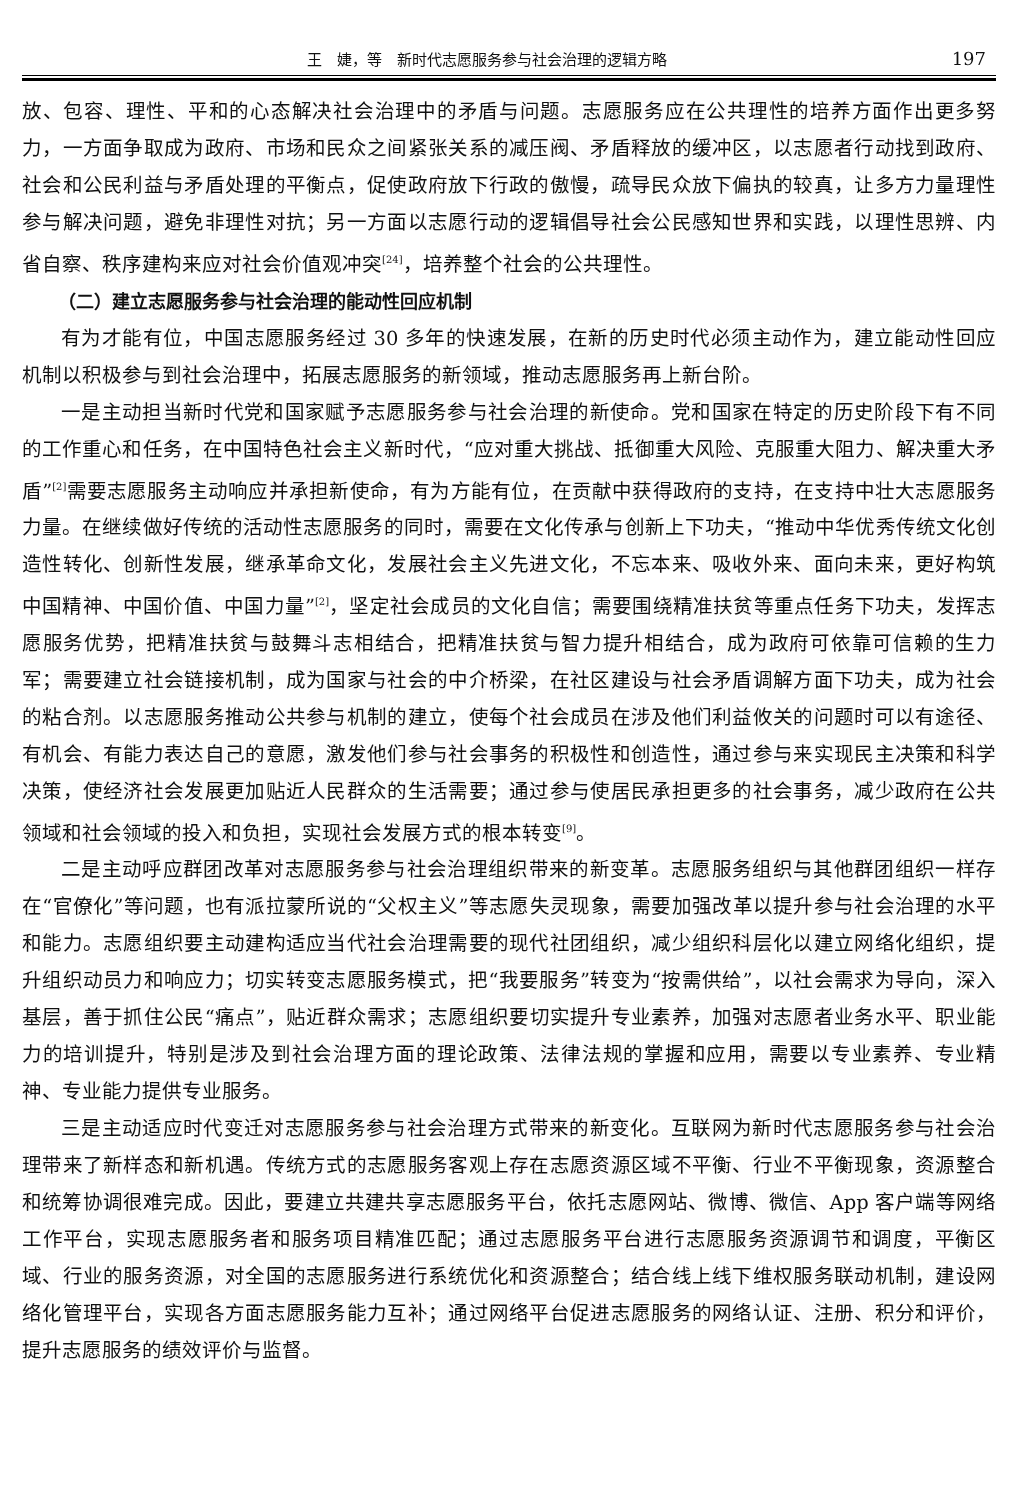王　婕，等　新时代志愿服务参与社会治理的逻辑方略 197
放、包容、理性、平和的心态解决社会治理中的矛盾与问题。志愿服务应在公共理性的培养方面作出更多努力，一方面争取成为政府、市场和民众之间紧张关系的减压阀、矛盾释放的缓冲区，以志愿者行动找到政府、社会和公民利益与矛盾处理的平衡点，促使政府放下行政的傲慢，疏导民众放下偏执的较真，让多方力量理性参与解决问题，避免非理性对抗；另一方面以志愿行动的逻辑倡导社会公民感知世界和实践，以理性思辨、内省自察、秩序建构来应对社会价值观冲突<sup>[24]</sup>，培养整个社会的公共理性。
（二）建立志愿服务参与社会治理的能动性回应机制
有为才能有位，中国志愿服务经过 30 多年的快速发展，在新的历史时代必须主动作为，建立能动性回应机制以积极参与到社会治理中，拓展志愿服务的新领域，推动志愿服务再上新台阶。
一是主动担当新时代党和国家赋予志愿服务参与社会治理的新使命。党和国家在特定的历史阶段下有不同的工作重心和任务，在中国特色社会主义新时代，“应对重大挑战、抵御重大风险、克服重大阻力、解决重大矛盾”<sup>[2]</sup>需要志愿服务主动响应并承担新使命，有为方能有位，在贡献中获得政府的支持，在支持中壮大志愿服务力量。在继续做好传统的活动性志愿服务的同时，需要在文化传承与创新上下功夫，“推动中华优秀传统文化创造性转化、创新性发展，继承革命文化，发展社会主义先进文化，不忘本来、吸收外来、面向未来，更好构筑中国精神、中国价值、中国力量”<sup>[2]</sup>，坚定社会成员的文化自信；需要围绕精准扶贫等重点任务下功夫，发挥志愿服务优势，把精准扶贫与鼓舞斗志相结合，把精准扶贫与智力提升相结合，成为政府可依靠可信赖的生力军；需要建立社会链接机制，成为国家与社会的中介桥梁，在社区建设与社会矛盾调解方面下功夫，成为社会的粘合剂。以志愿服务推动公共参与机制的建立，使每个社会成员在涉及他们利益攸关的问题时可以有途径、有机会、有能力表达自己的意愿，激发他们参与社会事务的积极性和创造性，通过参与来实现民主决策和科学决策，使经济社会发展更加贴近人民群众的生活需要；通过参与使居民承担更多的社会事务，减少政府在公共领域和社会领域的投入和负担，实现社会发展方式的根本转变<sup>[9]</sup>。
二是主动呼应群团改革对志愿服务参与社会治理组织带来的新变革。志愿服务组织与其他群团组织一样存在“官僚化”等问题，也有派拉蒙所说的“父权主义”等志愿失灵现象，需要加强改革以提升参与社会治理的水平和能力。志愿组织要主动建构适应当代社会治理需要的现代社团组织，减少组织科层化以建立网络化组织，提升组织动员力和响应力；切实转变志愿服务模式，把“我要服务”转变为“按需供给”，以社会需求为导向，深入基层，善于抓住公民“痛点”，贴近群众需求；志愿组织要切实提升专业素养，加强对志愿者业务水平、职业能力的培训提升，特别是涉及到社会治理方面的理论政策、法律法规的掌握和应用，需要以专业素养、专业精神、专业能力提供专业服务。
三是主动适应时代变迁对志愿服务参与社会治理方式带来的新变化。互联网为新时代志愿服务参与社会治理带来了新样态和新机遇。传统方式的志愿服务客观上存在志愿资源区域不平衡、行业不平衡现象，资源整合和统筹协调很难完成。因此，要建立共建共享志愿服务平台，依托志愿网站、微博、微信、App 客户端等网络工作平台，实现志愿服务者和服务项目精准匹配；通过志愿服务平台进行志愿服务资源调节和调度，平衡区域、行业的服务资源，对全国的志愿服务进行系统优化和资源整合；结合线上线下维权服务联动机制，建设网络化管理平台，实现各方面志愿服务能力互补；通过网络平台促进志愿服务的网络认证、注册、积分和评价，提升志愿服务的绩效评价与监督。